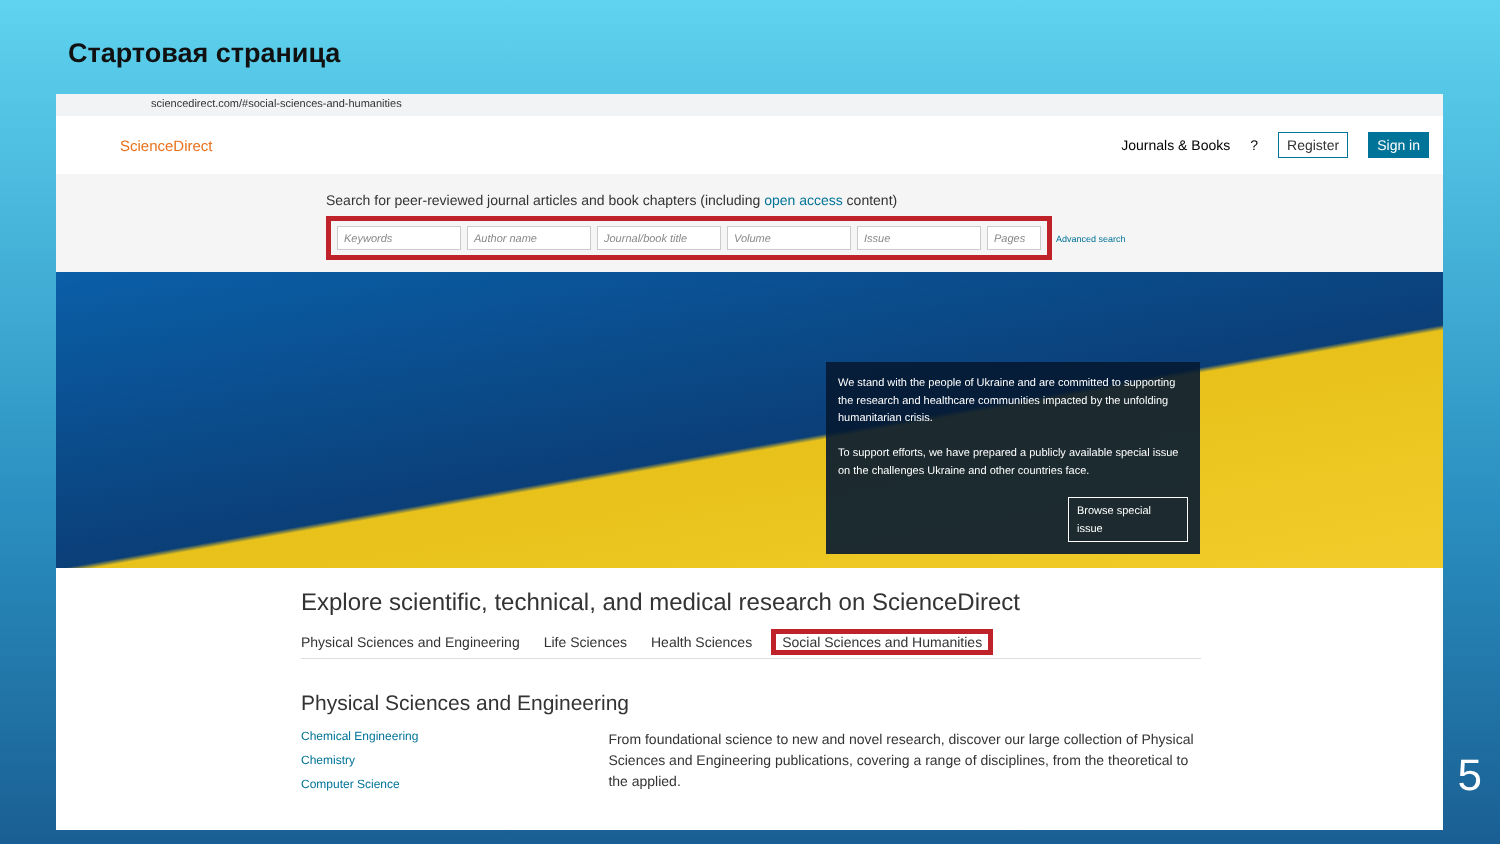Стартовая страница
sciencedirect.com/#social-sciences-and-humanities
ScienceDirect
Journals & Books? Register Sign in
Search for peer-reviewed journal articles and book chapters (including open access content)
Keywords Author name Journal/book title Volume Issue Pages
Advanced search
We stand with the people of Ukraine and are committed to supporting the research and healthcare communities impacted by the unfolding humanitarian crisis.
To support efforts, we have prepared a publicly available special issue on the challenges Ukraine and other countries face.
Browse special issue
Explore scientific, technical, and medical research on ScienceDirect
Physical Sciences and Engineering Life Sciences Health Sciences Social Sciences and Humanities
Physical Sciences and Engineering
Chemical Engineering
Chemistry
Computer Science
From foundational science to new and novel research, discover our large collection of Physical Sciences and Engineering publications, covering a range of disciplines, from the theoretical to the applied.
5